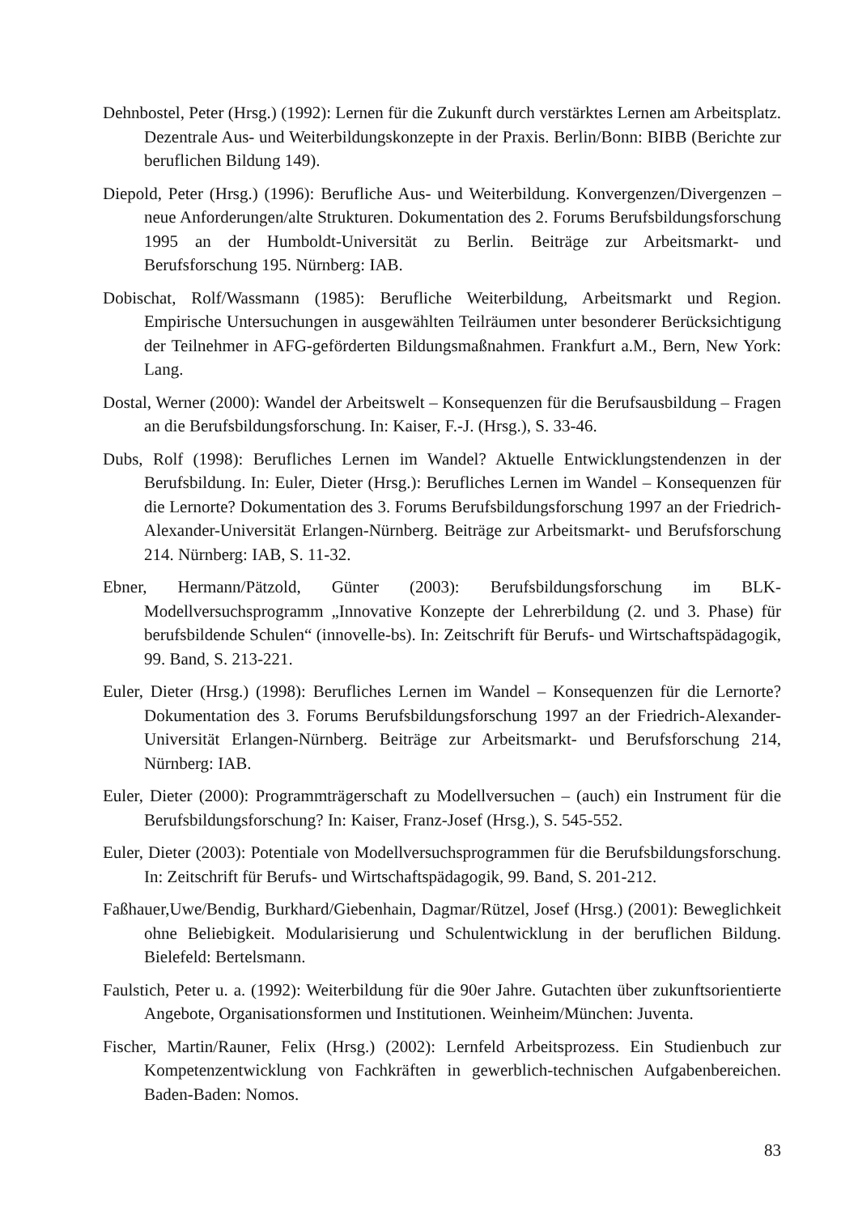Dehnbostel, Peter (Hrsg.) (1992): Lernen für die Zukunft durch verstärktes Lernen am Arbeitsplatz. Dezentrale Aus- und Weiterbildungskonzepte in der Praxis. Berlin/Bonn: BIBB (Berichte zur beruflichen Bildung 149).
Diepold, Peter (Hrsg.) (1996): Berufliche Aus- und Weiterbildung. Konvergenzen/Divergenzen – neue Anforderungen/alte Strukturen. Dokumentation des 2. Forums Berufsbildungsforschung 1995 an der Humboldt-Universität zu Berlin. Beiträge zur Arbeitsmarkt- und Berufsforschung 195. Nürnberg: IAB.
Dobischat, Rolf/Wassmann (1985): Berufliche Weiterbildung, Arbeitsmarkt und Region. Empirische Untersuchungen in ausgewählten Teilräumen unter besonderer Berücksichtigung der Teilnehmer in AFG-geförderten Bildungsmaßnahmen. Frankfurt a.M., Bern, New York: Lang.
Dostal, Werner (2000): Wandel der Arbeitswelt – Konsequenzen für die Berufsausbildung – Fragen an die Berufsbildungsforschung. In: Kaiser, F.-J. (Hrsg.), S. 33-46.
Dubs, Rolf (1998): Berufliches Lernen im Wandel? Aktuelle Entwicklungstendenzen in der Berufsbildung. In: Euler, Dieter (Hrsg.): Berufliches Lernen im Wandel – Konsequenzen für die Lernorte? Dokumentation des 3. Forums Berufsbildungsforschung 1997 an der Friedrich-Alexander-Universität Erlangen-Nürnberg. Beiträge zur Arbeitsmarkt- und Berufsforschung 214. Nürnberg: IAB, S. 11-32.
Ebner, Hermann/Pätzold, Günter (2003): Berufsbildungsforschung im BLK-Modellversuchsprogramm „Innovative Konzepte der Lehrerbildung (2. und 3. Phase) für berufsbildende Schulen“ (innovelle-bs). In: Zeitschrift für Berufs- und Wirtschaftspädagogik, 99. Band, S. 213-221.
Euler, Dieter (Hrsg.) (1998): Berufliches Lernen im Wandel – Konsequenzen für die Lernorte? Dokumentation des 3. Forums Berufsbildungsforschung 1997 an der Friedrich-Alexander-Universität Erlangen-Nürnberg. Beiträge zur Arbeitsmarkt- und Berufsforschung 214, Nürnberg: IAB.
Euler, Dieter (2000): Programmträgerschaft zu Modellversuchen – (auch) ein Instrument für die Berufsbildungsforschung? In: Kaiser, Franz-Josef (Hrsg.), S. 545-552.
Euler, Dieter (2003): Potentiale von Modellversuchsprogrammen für die Berufsbildungsforschung. In: Zeitschrift für Berufs- und Wirtschaftspädagogik, 99. Band, S. 201-212.
Faßhauer,Uwe/Bendig, Burkhard/Giebenhain, Dagmar/Rützel, Josef (Hrsg.) (2001): Beweglichkeit ohne Beliebigkeit. Modularisierung und Schulentwicklung in der beruflichen Bildung. Bielefeld: Bertelsmann.
Faulstich, Peter u. a. (1992): Weiterbildung für die 90er Jahre. Gutachten über zukunftsorientierte Angebote, Organisationsformen und Institutionen. Weinheim/München: Juventa.
Fischer, Martin/Rauner, Felix (Hrsg.) (2002): Lernfeld Arbeitsprozess. Ein Studienbuch zur Kompetenzentwicklung von Fachkräften in gewerblich-technischen Aufgabenbereichen. Baden-Baden: Nomos.
83